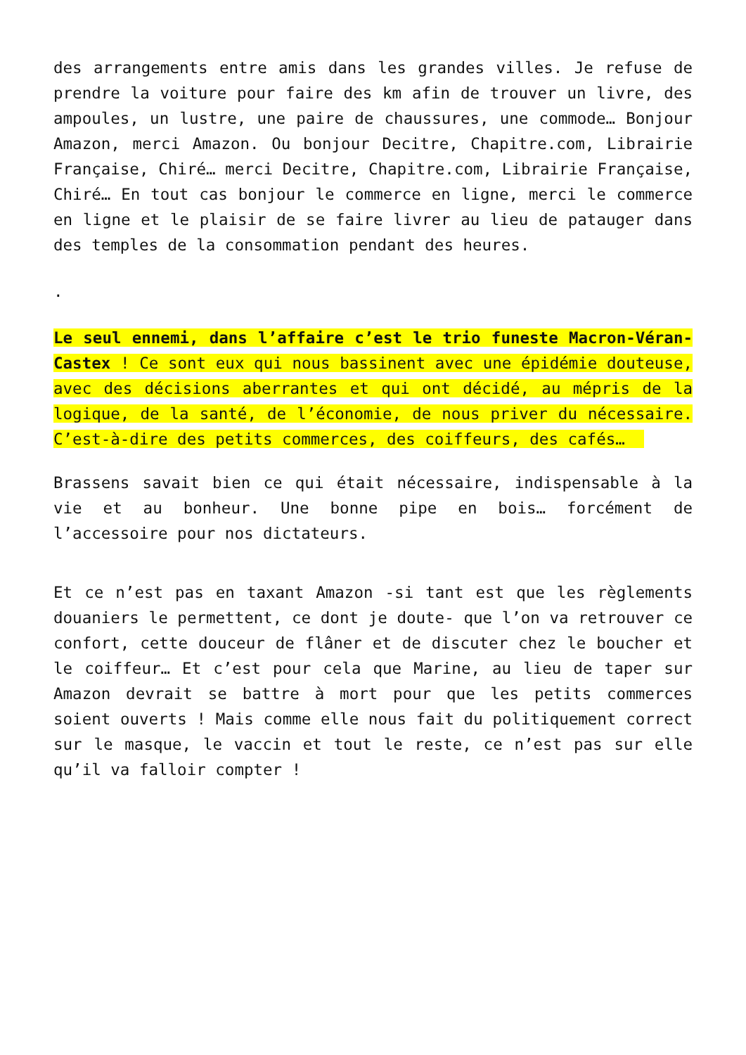des arrangements entre amis dans les grandes villes. Je refuse de prendre la voiture pour faire des km afin de trouver un livre, des ampoules, un lustre, une paire de chaussures, une commode… Bonjour Amazon, merci Amazon. Ou bonjour Decitre, Chapitre.com, Librairie Française, Chiré… merci Decitre, Chapitre.com, Librairie Française, Chiré… En tout cas bonjour le commerce en ligne, merci le commerce en ligne et le plaisir de se faire livrer au lieu de patauger dans des temples de la consommation pendant des heures.
.
Le seul ennemi, dans l’affaire c’est le trio funeste Macron-Véran-Castex ! Ce sont eux qui nous bassinent avec une épidémie douteuse, avec des décisions aberrantes et qui ont décidé, au mépris de la logique, de la santé, de l’économie, de nous priver du nécessaire. C’est-à-dire des petits commerces, des coiffeurs, des cafés…
Brassens savait bien ce qui était nécessaire, indispensable à la vie et au bonheur. Une bonne pipe en bois… forcément de l’accessoire pour nos dictateurs.
Et ce n’est pas en taxant Amazon -si tant est que les règlements douaniers le permettent, ce dont je doute- que l’on va retrouver ce confort, cette douceur de flâner et de discuter chez le boucher et le coiffeur… Et c’est pour cela que Marine, au lieu de taper sur Amazon devrait se battre à mort pour que les petits commerces soient ouverts ! Mais comme elle nous fait du politiquement correct sur le masque, le vaccin et tout le reste, ce n’est pas sur elle qu’il va falloir compter !